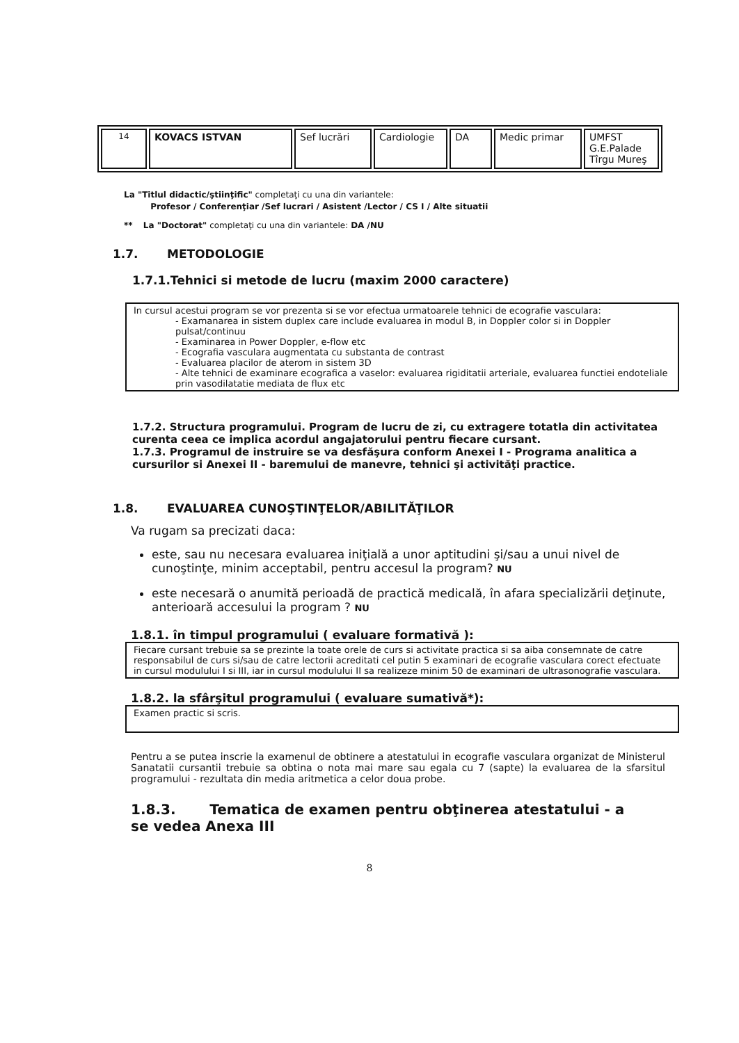| 14 | KOVACS ISTVAN | Sef lucrări | Cardiologie | DA | Medic primar | UMFST G.E.Palade Tîrgu Mureş |
La "Titlul didactic/ştiinţific" completaţi cu una din variantele:
Profesor / Conferenţiar /Sef lucrari / Asistent /Lector / CS I / Alte situatii
** La "Doctorat" completaţi cu una din variantele: DA /NU
1.7. METODOLOGIE
1.7.1.Tehnici si metode de lucru (maxim 2000 caractere)
In cursul acestui program se vor prezenta si se vor efectua urmatoarele tehnici de ecografie vasculara:
- Examanarea in sistem duplex care include evaluarea in modul B, in Doppler color si in Doppler pulsat/continuu
- Examinarea in Power Doppler, e-flow etc
- Ecografia vasculara augmentata cu substanta de contrast
- Evaluarea placilor de aterom in sistem 3D
- Alte tehnici de examinare ecografica a vaselor: evaluarea rigiditatii arteriale, evaluarea functiei endoteliale prin vasodilatatie mediata de flux etc
1.7.2. Structura programului. Program de lucru de zi, cu extragere totatla din activitatea curenta ceea ce implica acordul angajatorului pentru fiecare cursant.
1.7.3. Programul de instruire se va desfăşura conform Anexei I - Programa analitica a cursurilor si Anexei II - baremului de manevre, tehnici şi activităţi practice.
1.8. EVALUAREA CUNOŞTINŢELOR/ABILITĂŢILOR
Va rugam sa precizati daca:
este, sau nu necesara evaluarea iniţială a unor aptitudini şi/sau a unui nivel de cunoştinţe, minim acceptabil, pentru accesul la program? NU
este necesară o anumită perioadă de practică medicală, în afara specializării deţinute, anterioară accesului la program ? NU
1.8.1. în timpul programului ( evaluare formativă ):
Fiecare cursant trebuie sa se prezinte la toate orele de curs si activitate practica si sa aiba consemnate de catre responsabilul de curs si/sau de catre lectorii acreditati cel putin 5 examinari de ecografie vasculara corect efectuate in cursul modulului I si III, iar in cursul modulului II sa realizeze minim 50 de examinari de ultrasonografie vasculara.
1.8.2. la sfârşitul programului ( evaluare sumativă*):
Examen practic si scris.
Pentru a se putea inscrie la examenul de obtinere a atestatului in ecografie vasculara organizat de Ministerul Sanatatii cursantii trebuie sa obtina o nota mai mare sau egala cu 7 (sapte) la evaluarea de la sfarsitul programului - rezultata din media aritmetica a celor doua probe.
1.8.3. Tematica de examen pentru obţinerea atestatului - a se vedea Anexa III
8